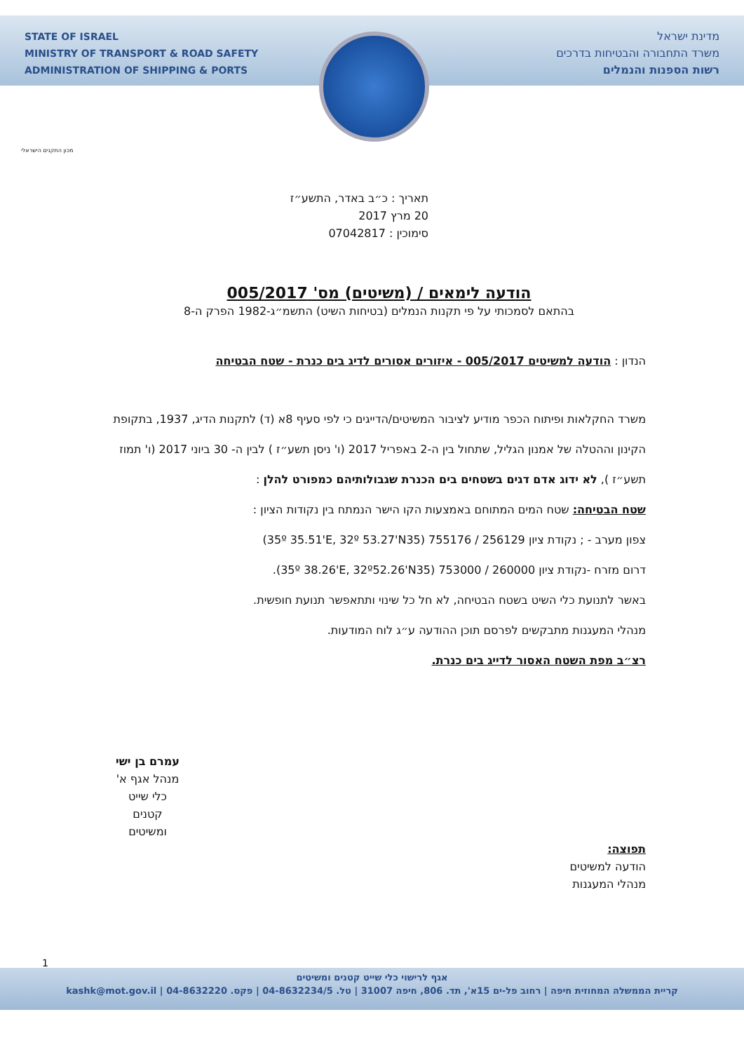STATE OF ISRAEL
MINISTRY OF TRANSPORT & ROAD SAFETY
ADMINISTRATION OF SHIPPING & PORTS
מדינת ישראל
משרד התחבורה והבטיחות בדרכים
רשות הספנות והנמלים
מכון התקנים הישראלי
תאריך : כ״ב באדר, התשע״ז
20 מרץ 2017
סימוכין : 07042817
הודעה לימאים / (משיטים) מס' 005/2017
בהתאם לסמכותי על פי תקנות הנמלים (בטיחות השיט) התשמ״ג-1982 הפרק ה-8
הנדון : הודעה למשיטים 005/2017 - איזורים אסורים לדיג בים כנרת - שטח הבטיחה
משרד החקלאות ופיתוח הכפר מודיע לציבור המשיטים/הדייגים כי לפי סעיף 8א (ד) לתקנות הדיג, 1937, בתקופת הקינון וההטלה של אמנון הגליל, שתחול בין ה-2 באפריל 2017 (ו' ניסן תשע״ז ) לבין ה- 30 ביוני 2017 (ו' תמוז תשע״ז ), לא ידוג אדם דגים בשטחים בים הכנרת שגבולותיהם כמפורט להלן :
שטח הבטיחה: שטח המים המתוחם באמצעות הקו הישר הנמתח בין נקודות הציון :
צפון מערב - ; נקודת ציון 256129 / 755176 (35º 35.51'E, 32º 53.27'N35)
דרום מזרח -נקודת ציון 260000 / 753000 (35º 38.26'E, 32º52.26'N35).
באשר לתנועת כלי השיט בשטח הבטיחה, לא חל כל שינוי ותתאפשר תנועת חופשית.
מנהלי המעגנות מתבקשים לפרסם תוכן ההודעה ע״ג לוח המודעות.
רצ״ב מפת השטח האסור לדייג בים כנרת.
עמרם בן ישי
מנהל אגף א'
כלי שייט קטנים ומשיטים
תפוצה:
הודעה למשיטים
מנהלי המעגנות
1
אגף לרישוי כלי שייט קטנים ומשיטים
קריית הממשלה המחוזית חיפה | רחוב פל-ים 15א', תד. 806, חיפה 31007 | טל. 04-8632234/5 | פקס. 04-8632220 | kashk@mot.gov.il